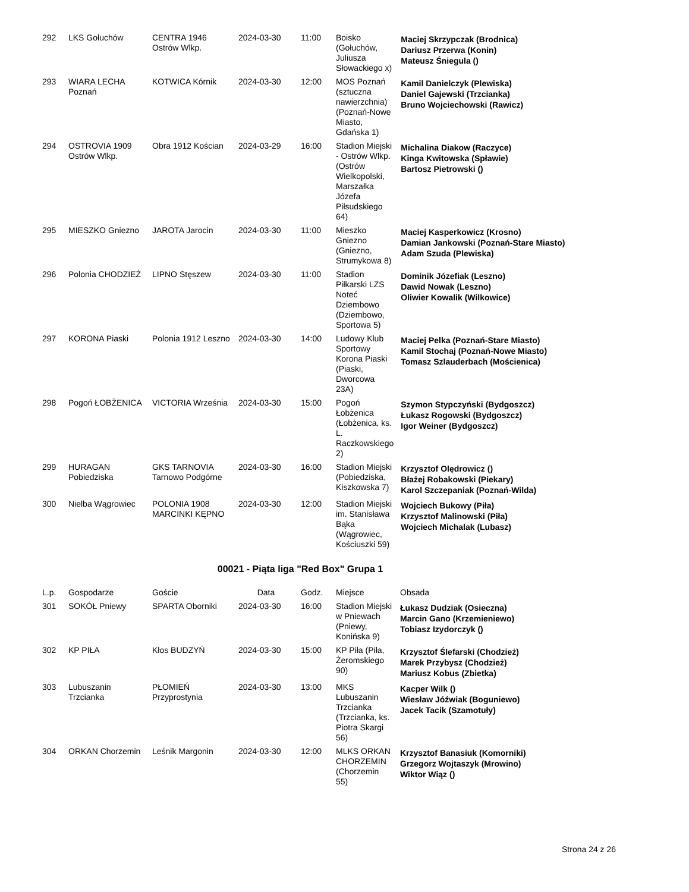| 292 | LKS Gołuchów | CENTRA 1946 Ostrów Wlkp. | 2024-03-30 | 11:00 | Boisko (Gołuchów, Juliusza Słowackiego x) | Maciej Skrzypczak (Brodnica) Dariusz Przerwa (Konin) Mateusz Śniegula () |
| 293 | WIARA LECHA Poznań | KOTWICA Kórnik | 2024-03-30 | 12:00 | MOS Poznań (sztuczna nawierzchnia) (Poznań-Nowe Miasto, Gdańska 1) | Kamil Danielczyk (Plewiska) Daniel Gajewski (Trzcianka) Bruno Wojciechowski (Rawicz) |
| 294 | OSTROVIA 1909 Ostrów Wlkp. | Obra 1912 Kościan | 2024-03-29 | 16:00 | Stadion Miejski - Ostrów Wlkp. (Ostrów Wielkopolski, Marszałka Józefa Piłsudskiego 64) | Michalina Diakow (Raczyce) Kinga Kwitowska (Spławie) Bartosz Pietrowski () |
| 295 | MIESZKO Gniezno | JAROTA Jarocin | 2024-03-30 | 11:00 | Mieszko Gniezno (Gniezno, Strumykowa 8) | Maciej Kasperkowicz (Krosno) Damian Jankowski (Poznań-Stare Miasto) Adam Szuda (Plewiska) |
| 296 | Polonia CHODZIEŻ | LIPNO Stęszew | 2024-03-30 | 11:00 | Stadion Piłkarski LZS Noteć Dziembowo (Dziembowo, Sportowa 5) | Dominik Józefiak (Leszno) Dawid Nowak (Leszno) Oliwier Kowalik (Wilkowice) |
| 297 | KORONA Piaski | Polonia 1912 Leszno | 2024-03-30 | 14:00 | Ludowy Klub Sportowy Korona Piaski (Piaski, Dworcowa 23A) | Maciej Pelka (Poznań-Stare Miasto) Kamil Stochaj (Poznań-Nowe Miasto) Tomasz Szlauderbach (Mościenica) |
| 298 | Pogoń ŁOBŻENICA | VICTORIA Września | 2024-03-30 | 15:00 | Pogoń Łobżenica (Łobżenica, ks. L. Raczkowskiego 2) | Szymon Stypczyński (Bydgoszcz) Łukasz Rogowski (Bydgoszcz) Igor Weiner (Bydgoszcz) |
| 299 | HURAGAN Pobiedziska | GKS TARNOVIA Tarnowo Podgórne | 2024-03-30 | 16:00 | Stadion Miejski (Pobiedziska, Kiszkowska 7) | Krzysztof Olędrowicz () Błażej Robakowski (Piekary) Karol Szczepaniak (Poznań-Wilda) |
| 300 | Nielba Wągrowiec | POLONIA 1908 MARCINKI KĘPNO | 2024-03-30 | 12:00 | Stadion Miejski im. Stanisława Bąka (Wągrowiec, Kościuszki 59) | Wojciech Bukowy (Piła) Krzysztof Malinowski (Piła) Wojciech Michalak (Lubasz) |
00021 - Piąta liga "Red Box" Grupa 1
| L.p. | Gospodarze | Goście | Data | Godz. | Miejsce | Obsada |
| --- | --- | --- | --- | --- | --- | --- |
| 301 | SOKÓŁ Pniewy | SPARTA Oborniki | 2024-03-30 | 16:00 | Stadion Miejski w Pniewach (Pniewy, Konińska 9) | Łukasz Dudziak (Osieczna) Marcin Gano (Krzemieniewo) Tobiasz Izydorczyk () |
| 302 | KP PIŁA | Kłos BUDZYŃ | 2024-03-30 | 15:00 | KP Piła (Piła, Żeromskiego 90) | Krzysztof Ślefarski (Chodzież) Marek Przybysz (Chodzież) Mariusz Kobus (Zbietka) |
| 303 | Lubuszanin Trzcianka | PŁOMIEŃ Przyprostynia | 2024-03-30 | 13:00 | MKS Lubuszanin Trzcianka (Trzcianka, ks. Piotra Skargi 56) | Kacper Wilk () Wiesław Jóźwiak (Boguniewo) Jacek Tacik (Szamotuły) |
| 304 | ORKAN Chorzemin | Leśnik Margonin | 2024-03-30 | 12:00 | MLKS ORKAN CHORZEMIN (Chorzemin 55) | Krzysztof Banasiuk (Komorniki) Grzegorz Wojtaszyk (Mrowino) Wiktor Wiąz () |
Strona 24 z 26